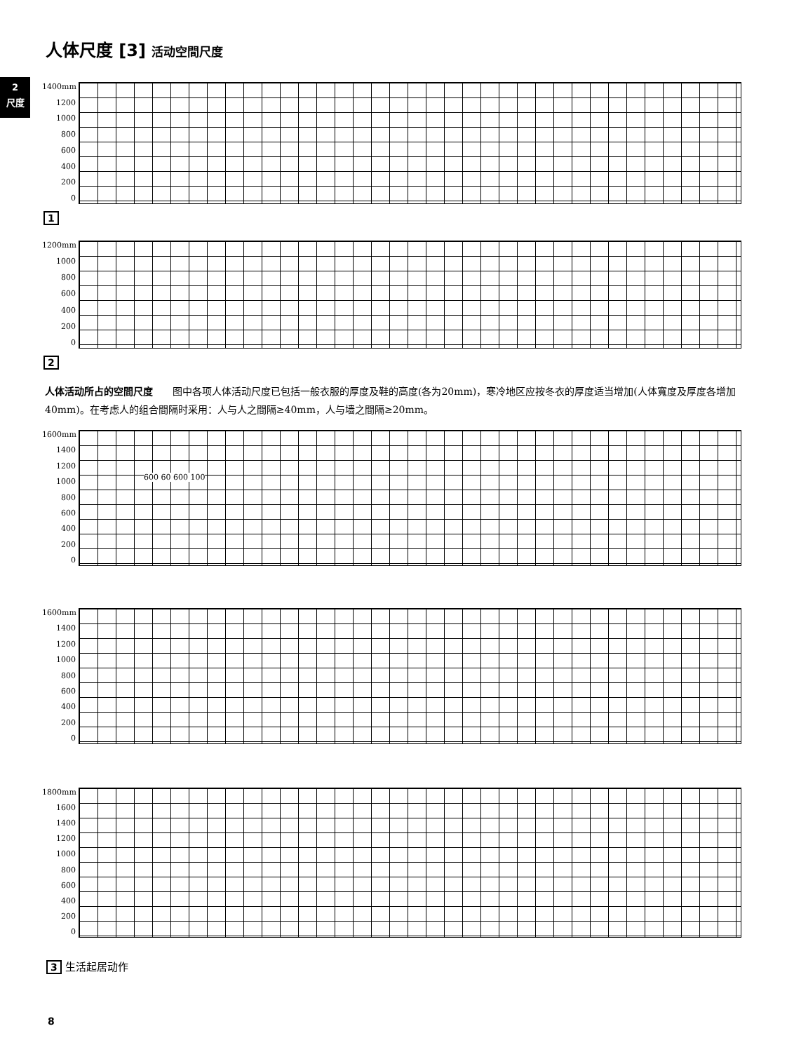2
尺度
人体尺度 [3] 活动空間尺度
1400mm
1200
1000
800
600
400
200
0
1
1200mm
1000
800
600
400
200
0
2
人体活动所占的空間尺度　　图中各项人体活动尺度已包括一般衣服的厚度及鞋的高度(各为20mm)，寒冷地区应按冬衣的厚度适当增加(人体寬度及厚度各增加40mm)。在考虑人的组合間隔时采用：人与人之間隔≥40mm，人与墙之間隔≥20mm。
1600mm
1400
1200
1000
800
600
400
200
0
600 60 600 100
1600mm
1400
1200
1000
800
600
400
200
0
1800mm
1600
1400
1200
1000
800
600
400
200
0
3 生活起居动作
8